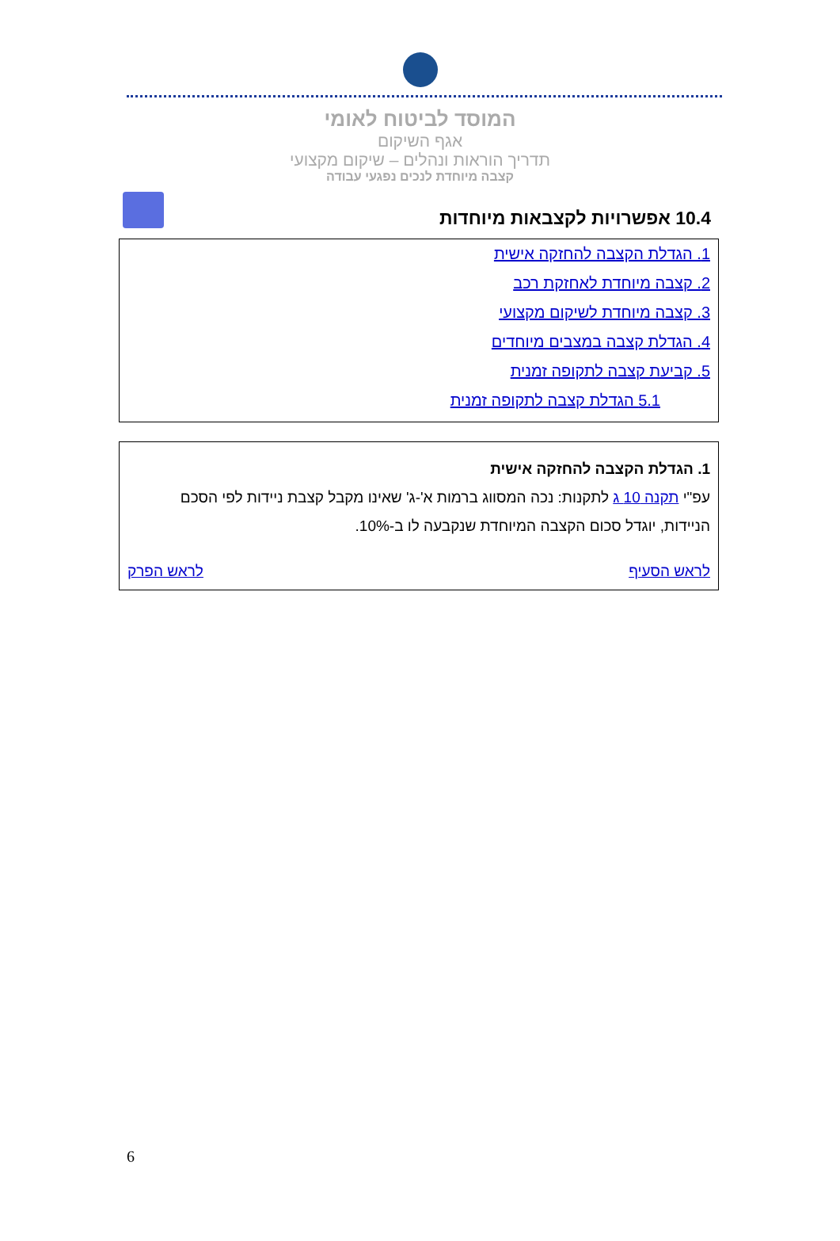המוסד לביטוח לאומי
אגף השיקום
תדריך הוראות ונהלים – שיקום מקצועי
קצבה מיוחדת לנכים נפגעי עבודה
10.4 אפשרויות לקצבאות מיוחדות
1. הגדלת הקצבה להחזקה אישית
2. קצבה מיוחדת לאחזקת רכב
3. קצבה מיוחדת לשיקום מקצועי
4. הגדלת קצבה במצבים מיוחדים
5. קביעת קצבה לתקופה זמנית
5.1 הגדלת קצבה לתקופה זמנית
1. הגדלת הקצבה להחזקה אישית
עפ"י תקנה 10 ג לתקנות: נכה המסווג ברמות א'-ג' שאינו מקבל קצבת ניידות לפי הסכם הניידות, יוגדל סכום הקצבה המיוחדת שנקבעה לו ב-10%.
לראש הסעיף לראש הפרק
6